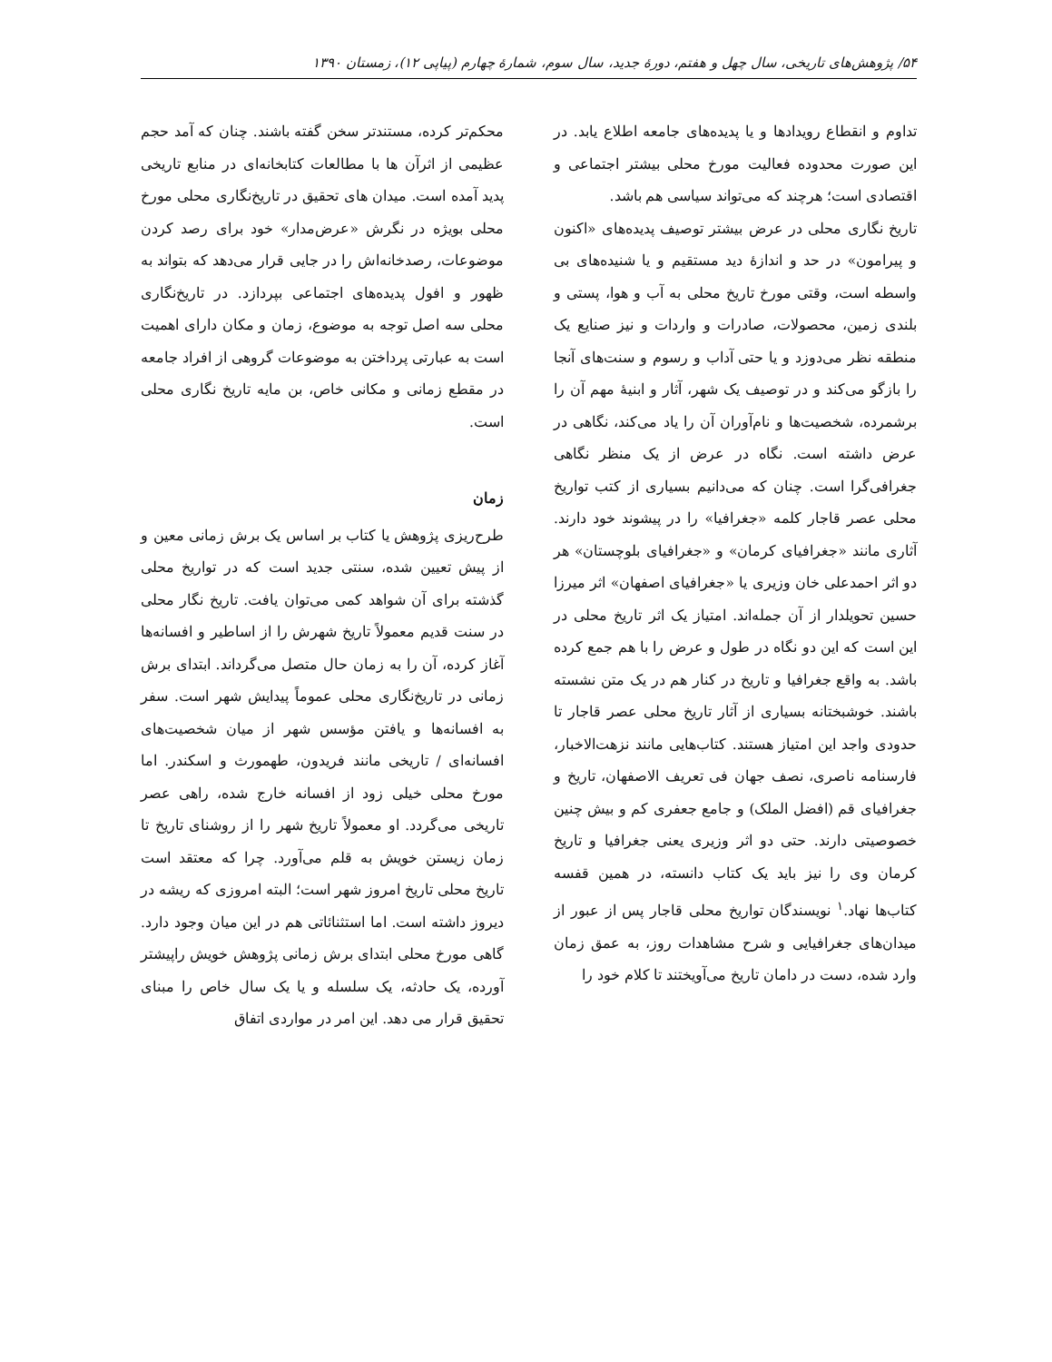۵۴/ پژوهش‌های تاریخی، سال چهل و هفتم، دورهٔ جدید، سال سوم، شمارهٔ چهارم (پیاپی ۱۲)، زمستان ۱۳۹۰
تداوم و انقطاع رویدادها و یا پدیده‌های جامعه اطلاع یابد. در این صورت محدوده فعالیت مورخ محلی بیشتر اجتماعی و اقتصادی است؛ هرچند که می‌تواند سیاسی هم باشد.
تاریخ نگاری محلی در عرض بیشتر توصیف پدیده‌های «اکنون و پیرامون» در حد و اندازهٔ دید مستقیم و یا شنیده‌های بی واسطه است، وقتی مورخ تاریخ محلی به آب و هوا، پستی و بلندی زمین، محصولات، صادرات و واردات و نیز صنایع یک منطقه نظر می‌دوزد و یا حتی آداب و رسوم و سنت‌های آنجا را بازگو می‌کند و در توصیف یک شهر، آثار و ابنیهٔ مهم آن را برشمرده، شخصیت‌ها و نام‌آوران آن را یاد می‌کند، نگاهی در عرض داشته است. نگاه در عرض از یک منظر نگاهی جغرافی‌گرا است. چنان که می‌دانیم بسیاری از کتب تواریخ محلی عصر قاجار کلمه «جغرافیا» را در پیشوند خود دارند. آثاری مانند «جغرافیای کرمان» و «جغرافیای بلوچستان» هر دو اثر احمدعلی خان وزیری یا «جغرافیای اصفهان» اثر میرزا حسین تحویلدار از آن جمله‌اند. امتیاز یک اثر تاریخ محلی در این است که این دو نگاه در طول و عرض را با هم جمع کرده باشد. به واقع جغرافیا و تاریخ در کنار هم در یک متن نشسته باشند. خوشبختانه بسیاری از آثار تاریخ محلی عصر قاجار تا حدودی واجد این امتیاز هستند. کتاب‌هایی مانند نزهت‌الاخبار، فارسنامه ناصری، نصف جهان فی تعریف الاصفهان، تاریخ و جغرافیای قم (افضل الملک) و جامع جعفری کم و بیش چنین خصوصیتی دارند. حتی دو اثر وزیری یعنی جغرافیا و تاریخ کرمان وی را نیز باید یک کتاب دانسته، در همین قفسه کتاب‌ها نهاد.<sup>۱</sup> نویسندگان تواریخ محلی قاجار پس از عبور از میدان‌های جغرافیایی و شرح مشاهدات روز، به عمق زمان وارد شده، دست در دامان تاریخ می‌آویختند تا کلام خود را
محکم‌تر کرده، مستندتر سخن گفته باشند. چنان که آمد حجم عظیمی از اثرآن ها با مطالعات کتابخانه‌ای در منابع تاریخی پدید آمده است. میدان های تحقیق در تاریخ‌نگاری محلی مورخ محلی بویژه در نگرش «عرض‌مدار» خود برای رصد کردن موضوعات، رصدخانه‌اش را در جایی قرار می‌دهد که بتواند به ظهور و افول پدیده‌های اجتماعی بپردازد. در تاریخ‌نگاری محلی سه اصل توجه به موضوع، زمان و مکان دارای اهمیت است به عبارتی پرداختن به موضوعات گروهی از افراد جامعه در مقطع زمانی و مکانی خاص، بن مایه تاریخ نگاری محلی است.
زمان
طرح‌ریزی پژوهش یا کتاب بر اساس یک برش زمانی معین و از پیش تعیین شده، سنتی جدید است که در تواریخ محلی گذشته برای آن شواهد کمی می‌توان یافت. تاریخ نگار محلی در سنت قدیم معمولاً تاریخ شهرش را از اساطیر و افسانه‌ها آغاز کرده، آن را به زمان حال متصل می‌گرداند. ابتدای برش زمانی در تاریخ‌نگاری محلی عموماً پیدایش شهر است. سفر به افسانه‌ها و یافتن مؤسس شهر از میان شخصیت‌های افسانه‌ای / تاریخی مانند فریدون، طهمورث و اسکندر. اما مورخ محلی خیلی زود از افسانه خارج شده، راهی عصر تاریخی می‌گردد. او معمولاً تاریخ شهر را از روشنای تاریخ تا زمان زیستن خویش به قلم می‌آورد. چرا که معتقد است تاریخ محلی تاریخ امروز شهر است؛ البته امروزی که ریشه در دیروز داشته است. اما استثنائاتی هم در این میان وجود دارد. گاهی مورخ محلی ابتدای برش زمانی پژوهش خویش راپیشتر آورده، یک حادثه، یک سلسله و یا یک سال خاص را مبنای تحقیق قرار می دهد. این امر در مواردی اتفاق